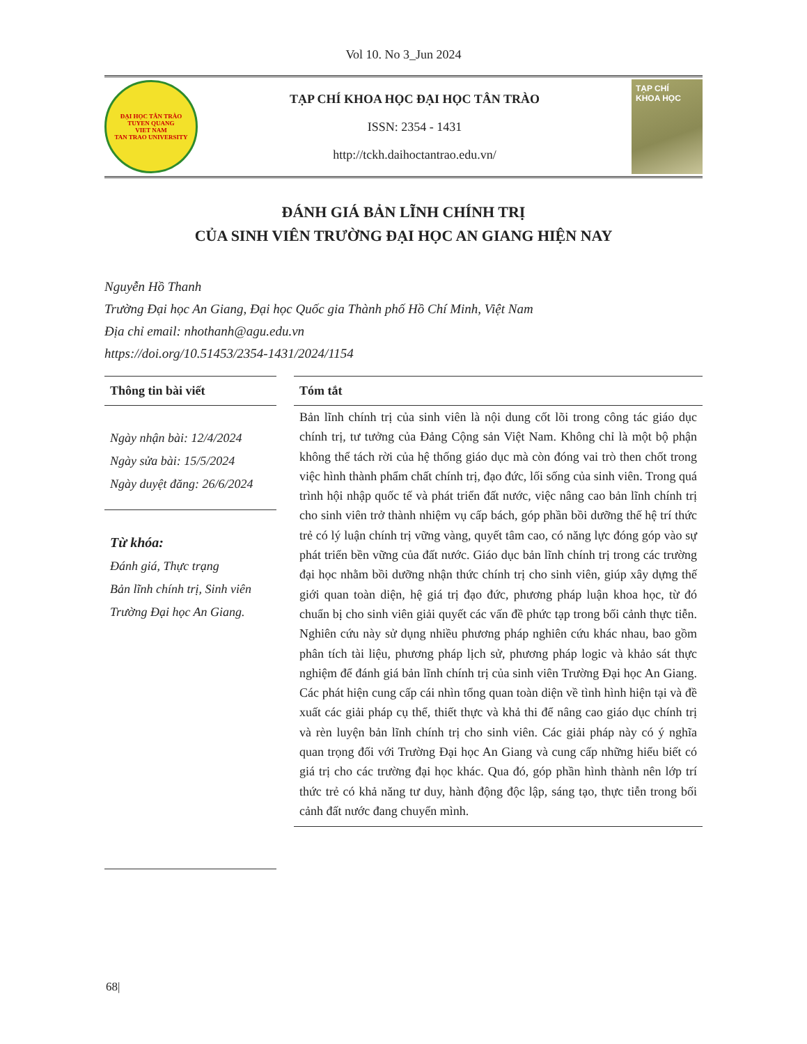Vol 10. No 3_Jun 2024
ĐẠI HỌC TÂN TRÀO
TUYEN QUANG
VIET NAM
TAN TRAO UNIVERSITY
TẠP CHÍ KHOA HỌC ĐẠI HỌC TÂN TRÀO
ISSN: 2354 - 1431
http://tckh.daihoctantrao.edu.vn/
TẠP CHÍ
KHOA HỌC
ĐÁNH GIÁ BẢN LĨNH CHÍNH TRỊ
CỦA SINH VIÊN TRƯỜNG ĐẠI HỌC AN GIANG HIỆN NAY
Nguyễn Hồ Thanh
Trường Đại học An Giang, Đại học Quốc gia Thành phố Hồ Chí Minh, Việt Nam
Địa chỉ email: nhothanh@agu.edu.vn
https://doi.org/10.51453/2354-1431/2024/1154
Thông tin bài viết
Ngày nhận bài: 12/4/2024
Ngày sửa bài: 15/5/2024
Ngày duyệt đăng: 26/6/2024
Từ khóa:
Đánh giá, Thực trạng
Bản lĩnh chính trị, Sinh viên
Trường Đại học An Giang.
Tóm tắt
Bản lĩnh chính trị của sinh viên là nội dung cốt lõi trong công tác giáo dục chính trị, tư tưởng của Đảng Cộng sản Việt Nam. Không chỉ là một bộ phận không thể tách rời của hệ thống giáo dục mà còn đóng vai trò then chốt trong việc hình thành phẩm chất chính trị, đạo đức, lối sống của sinh viên. Trong quá trình hội nhập quốc tế và phát triển đất nước, việc nâng cao bản lĩnh chính trị cho sinh viên trở thành nhiệm vụ cấp bách, góp phần bồi dưỡng thế hệ trí thức trẻ có lý luận chính trị vững vàng, quyết tâm cao, có năng lực đóng góp vào sự phát triển bền vững của đất nước. Giáo dục bản lĩnh chính trị trong các trường đại học nhằm bồi dưỡng nhận thức chính trị cho sinh viên, giúp xây dựng thế giới quan toàn diện, hệ giá trị đạo đức, phương pháp luận khoa học, từ đó chuẩn bị cho sinh viên giải quyết các vấn đề phức tạp trong bối cảnh thực tiễn. Nghiên cứu này sử dụng nhiều phương pháp nghiên cứu khác nhau, bao gồm phân tích tài liệu, phương pháp lịch sử, phương pháp logic và khảo sát thực nghiệm để đánh giá bản lĩnh chính trị của sinh viên Trường Đại học An Giang. Các phát hiện cung cấp cái nhìn tổng quan toàn diện về tình hình hiện tại và đề xuất các giải pháp cụ thể, thiết thực và khả thi để nâng cao giáo dục chính trị và rèn luyện bản lĩnh chính trị cho sinh viên. Các giải pháp này có ý nghĩa quan trọng đối với Trường Đại học An Giang và cung cấp những hiểu biết có giá trị cho các trường đại học khác. Qua đó, góp phần hình thành nên lớp trí thức trẻ có khả năng tư duy, hành động độc lập, sáng tạo, thực tiễn trong bối cảnh đất nước đang chuyển mình.
68|